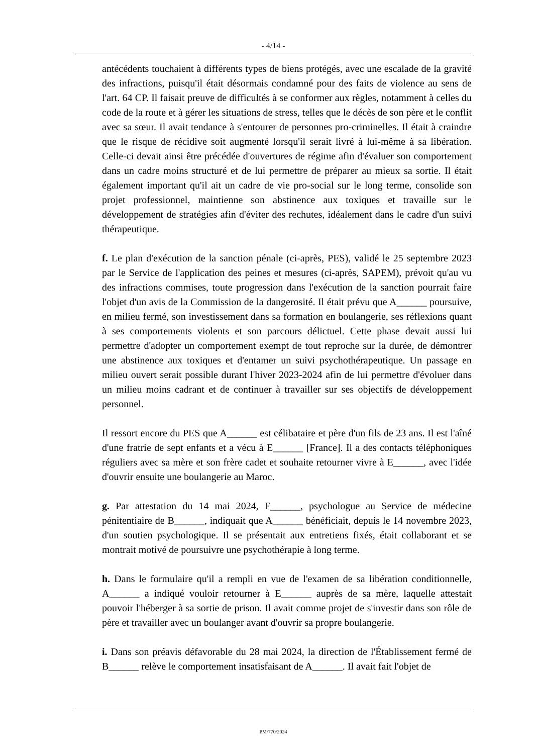- 4/14 -
antécédents touchaient à différents types de biens protégés, avec une escalade de la gravité des infractions, puisqu'il était désormais condamné pour des faits de violence au sens de l'art. 64 CP. Il faisait preuve de difficultés à se conformer aux règles, notamment à celles du code de la route et à gérer les situations de stress, telles que le décès de son père et le conflit avec sa sœur. Il avait tendance à s'entourer de personnes pro-criminelles. Il était à craindre que le risque de récidive soit augmenté lorsqu'il serait livré à lui-même à sa libération. Celle-ci devait ainsi être précédée d'ouvertures de régime afin d'évaluer son comportement dans un cadre moins structuré et de lui permettre de préparer au mieux sa sortie. Il était également important qu'il ait un cadre de vie pro-social sur le long terme, consolide son projet professionnel, maintienne son abstinence aux toxiques et travaille sur le développement de stratégies afin d'éviter des rechutes, idéalement dans le cadre d'un suivi thérapeutique.
f. Le plan d'exécution de la sanction pénale (ci-après, PES), validé le 25 septembre 2023 par le Service de l'application des peines et mesures (ci-après, SAPEM), prévoit qu'au vu des infractions commises, toute progression dans l'exécution de la sanction pourrait faire l'objet d'un avis de la Commission de la dangerosité. Il était prévu que A______ poursuive, en milieu fermé, son investissement dans sa formation en boulangerie, ses réflexions quant à ses comportements violents et son parcours délictuel. Cette phase devait aussi lui permettre d'adopter un comportement exempt de tout reproche sur la durée, de démontrer une abstinence aux toxiques et d'entamer un suivi psychothérapeutique. Un passage en milieu ouvert serait possible durant l'hiver 2023-2024 afin de lui permettre d'évoluer dans un milieu moins cadrant et de continuer à travailler sur ses objectifs de développement personnel.
Il ressort encore du PES que A______ est célibataire et père d'un fils de 23 ans. Il est l'aîné d'une fratrie de sept enfants et a vécu à E______ [France]. Il a des contacts téléphoniques réguliers avec sa mère et son frère cadet et souhaite retourner vivre à E______, avec l'idée d'ouvrir ensuite une boulangerie au Maroc.
g. Par attestation du 14 mai 2024, F______, psychologue au Service de médecine pénitentiaire de B______, indiquait que A______ bénéficiait, depuis le 14 novembre 2023, d'un soutien psychologique. Il se présentait aux entretiens fixés, était collaborant et se montrait motivé de poursuivre une psychothérapie à long terme.
h. Dans le formulaire qu'il a rempli en vue de l'examen de sa libération conditionnelle, A______ a indiqué vouloir retourner à E______ auprès de sa mère, laquelle attestait pouvoir l'héberger à sa sortie de prison. Il avait comme projet de s'investir dans son rôle de père et travailler avec un boulanger avant d'ouvrir sa propre boulangerie.
i. Dans son préavis défavorable du 28 mai 2024, la direction de l'Établissement fermé de B______ relève le comportement insatisfaisant de A______. Il avait fait l'objet de
PM/770/2024